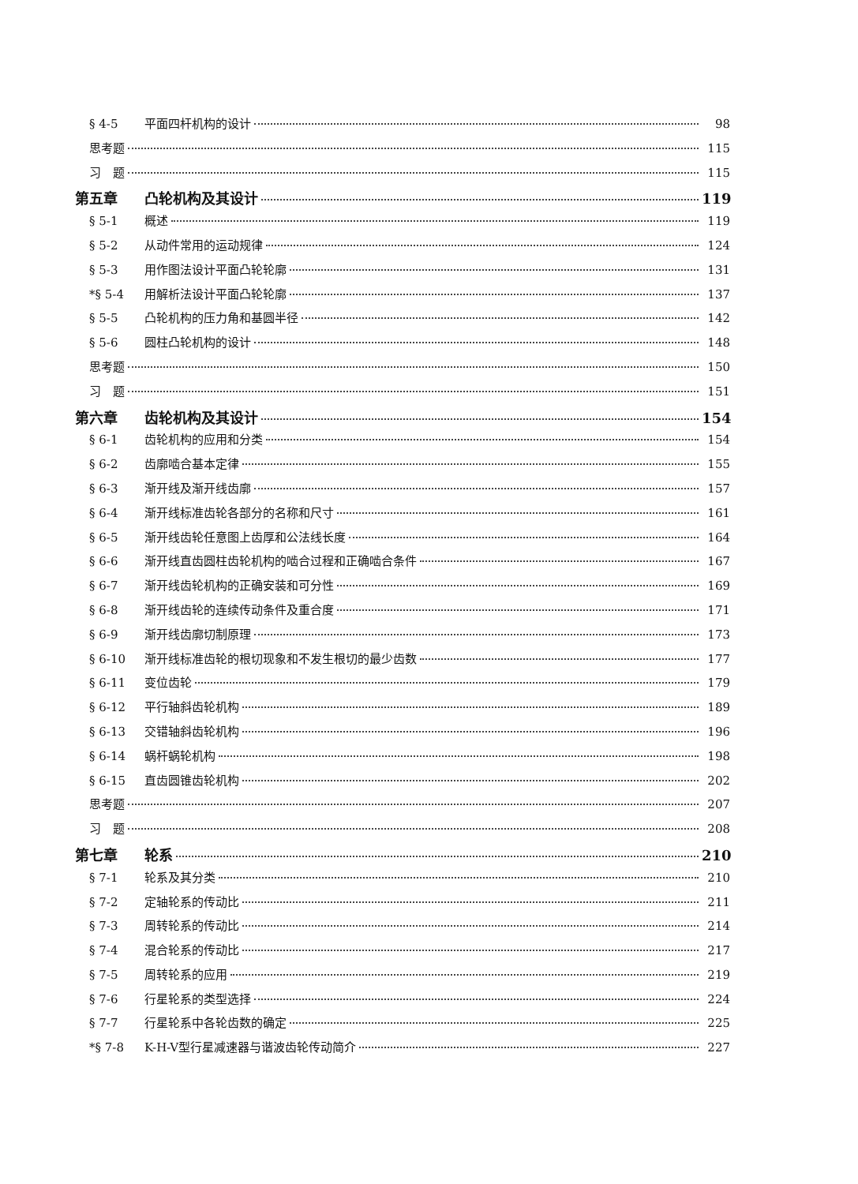§ 4-5 平面四杆机构的设计 98
思考题 115
习　题 115
第五章 凸轮机构及其设计 119
§ 5-1 概述 119
§ 5-2 从动件常用的运动规律 124
§ 5-3 用作图法设计平面凸轮轮廓 131
*§ 5-4 用解析法设计平面凸轮轮廓 137
§ 5-5 凸轮机构的压力角和基圆半径 142
§ 5-6 圆柱凸轮机构的设计 148
思考题 150
习　题 151
第六章 齿轮机构及其设计 154
§ 6-1 齿轮机构的应用和分类 154
§ 6-2 齿廓啮合基本定律 155
§ 6-3 渐开线及渐开线齿廓 157
§ 6-4 渐开线标准齿轮各部分的名称和尺寸 161
§ 6-5 渐开线齿轮任意图上齿厚和公法线长度 164
§ 6-6 渐开线直齿圆柱齿轮机构的啮合过程和正确啮合条件 167
§ 6-7 渐开线齿轮机构的正确安装和可分性 169
§ 6-8 渐开线齿轮的连续传动条件及重合度 171
§ 6-9 渐开线齿廓切制原理 173
§ 6-10 渐开线标准齿轮的根切现象和不发生根切的最少齿数 177
§ 6-11 变位齿轮 179
§ 6-12 平行轴斜齿轮机构 189
§ 6-13 交错轴斜齿轮机构 196
§ 6-14 蜗杆蜗轮机构 198
§ 6-15 直齿圆锥齿轮机构 202
思考题 207
习　题 208
第七章 轮系 210
§ 7-1 轮系及其分类 210
§ 7-2 定轴轮系的传动比 211
§ 7-3 周转轮系的传动比 214
§ 7-4 混合轮系的传动比 217
§ 7-5 周转轮系的应用 219
§ 7-6 行星轮系的类型选择 224
§ 7-7 行星轮系中各轮齿数的确定 225
*§ 7-8 K-H-V型行星减速器与谐波齿轮传动简介 227